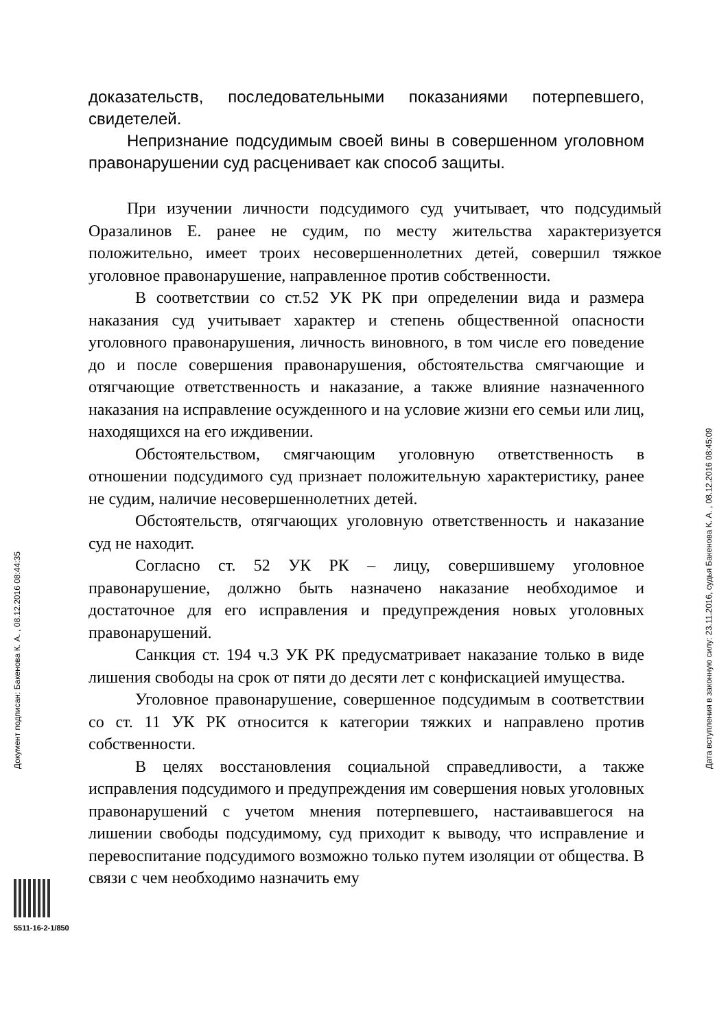доказательств, последовательными показаниями потерпевшего, свидетелей.
Непризнание подсудимым своей вины в совершенном уголовном правонарушении суд расценивает как способ защиты.
При изучении личности подсудимого суд учитывает, что подсудимый Оразалинов Е. ранее не судим, по месту жительства характеризуется положительно, имеет троих несовершеннолетних детей, совершил тяжкое уголовное правонарушение, направленное против собственности.
В соответствии со ст.52 УК РК при определении вида и размера наказания суд учитывает характер и степень общественной опасности уголовного правонарушения, личность виновного, в том числе его поведение до и после совершения правонарушения, обстоятельства смягчающие и отягчающие ответственность и наказание, а также влияние назначенного наказания на исправление осужденного и на условие жизни его семьи или лиц, находящихся на его иждивении.
Обстоятельством, смягчающим уголовную ответственность в отношении подсудимого суд признает положительную характеристику, ранее не судим, наличие несовершеннолетних детей.
Обстоятельств, отягчающих уголовную ответственность и наказание суд не находит.
Согласно ст. 52 УК РК – лицу, совершившему уголовное правонарушение, должно быть назначено наказание необходимое и достаточное для его исправления и предупреждения новых уголовных правонарушений.
Санкция ст. 194 ч.3 УК РК предусматривает наказание только в виде лишения свободы на срок от пяти до десяти лет с конфискацией имущества.
Уголовное правонарушение, совершенное подсудимым в соответствии со ст. 11 УК РК относится к категории тяжких и направлено против собственности.
В целях восстановления социальной справедливости, а также исправления подсудимого и предупреждения им совершения новых уголовных правонарушений с учетом мнения потерпевшего, настаивавшегося на лишении свободы подсудимому, суд приходит к выводу, что исправление и перевоспитание подсудимого возможно только путем изоляции от общества. В связи с чем необходимо назначить ему
Документ подписан: Бакенова К. А. , 08.12.2016 08:44:35 Дата вступления в законную силу: 23.11.2016, судья Бакенова К. А. , 08.12.2016 08:45:09
5511-16-2-1/850